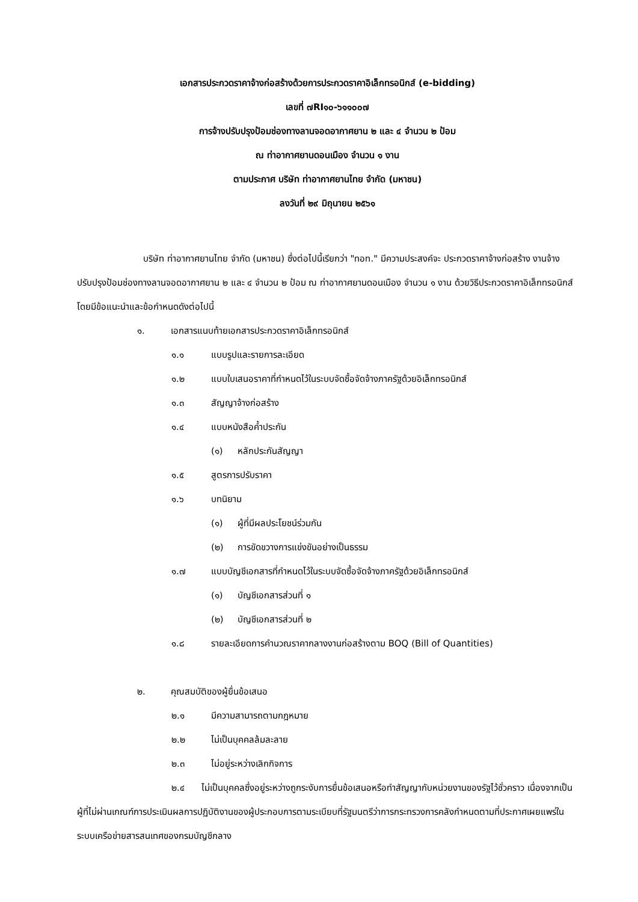เอกสารประกวดราคาจ้างก่อสร้างด้วยการประกวดราคาอิเล็กทรอนิกส์ (e-bidding)
เลขที่ ๗RI๑๐-๖๑๑๐๐๗
การจ้างปรับปรุงป้อมช่องทางลานจอดอากาศยาน ๒ และ ๔ จำนวน ๒ ป้อม
ณ ท่าอากาศยานดอนเมือง จำนวน ๑ งาน
ตามประกาศ บริษัท ท่าอากาศยานไทย จำกัด (มหาชน)
ลงวันที่ ๒๙ มิถุนายน ๒๕๖๑
บริษัท ท่าอากาศยานไทย จำกัด (มหาชน) ซึ่งต่อไปนี้เรียกว่า "ทอท." มีความประสงค์จะ ประกวดราคาจ้างก่อสร้าง งานจ้างปรับปรุงป้อมช่องทางลานจอดอากาศยาน ๒ และ ๔ จำนวน ๒ ป้อม ณ ท่าอากาศยานดอนเมือง จำนวน ๑ งาน ด้วยวิธีประกวดราคาอิเล็กทรอนิกส์ โดยมีข้อแนะนำและข้อกำหนดดังต่อไปนี้
๑. เอกสารแนบท้ายเอกสารประกวดราคาอิเล็กทรอนิกส์
๑.๑ แบบรูปและรายการละเอียด
๑.๒ แบบใบเสนอราคาที่กำหนดไว้ในระบบจัดซื้อจัดจ้างภาครัฐด้วยอิเล็กทรอนิกส์
๑.๓ สัญญาจ้างก่อสร้าง
๑.๔ แบบหนังสือค้ำประกัน
(๑) หลักประกันสัญญา
๑.๕ สูตรการปรับราคา
๑.๖ บทนิยาม
(๑) ผู้ที่มีผลประโยชน์ร่วมกัน
(๒) การขัดขวางการแข่งขันอย่างเป็นธรรม
๑.๗ แบบบัญชีเอกสารที่กำหนดไว้ในระบบจัดซื้อจัดจ้างภาครัฐด้วยอิเล็กทรอนิกส์
(๑) บัญชีเอกสารส่วนที่ ๑
(๒) บัญชีเอกสารส่วนที่ ๒
๑.๘ รายละเอียดการคำนวณราคากลางงานก่อสร้างตาม BOQ (Bill of Quantities)
๒. คุณสมบัติของผู้ยื่นข้อเสนอ
๒.๑ มีความสามารถตามกฎหมาย
๒.๒ ไม่เป็นบุคคลล้มละลาย
๒.๓ ไม่อยู่ระหว่างเลิกกิจการ
๒.๔ ไม่เป็นบุคคลซึ่งอยู่ระหว่างถูกระงับการยื่นข้อเสนอหรือทำสัญญากับหน่วยงานของรัฐไว้ชั่วคราว เนื่องจากเป็นผู้ที่ไม่ผ่านเกณฑ์การประเมินผลการปฏิบัติงานของผู้ประกอบการตามระเบียบที่รัฐมนตรีว่าการกระทรวงการคลังกำหนดตามที่ประกาศเผยแพร่ในระบบเครือข่ายสารสนเทศของกรมบัญชีกลาง